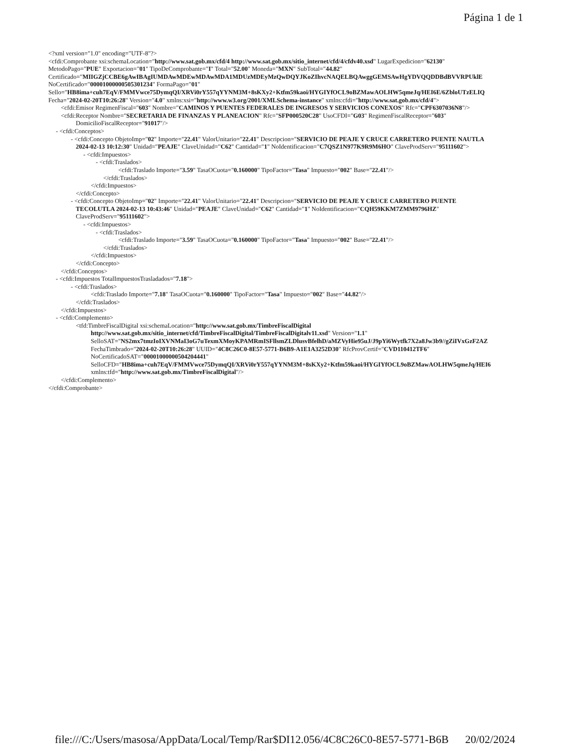Página 1 de 1
<?xml version="1.0" encoding="UTF-8"?>
<cfdi:Comprobante xsi:schemaLocation="http://www.sat.gob.mx/cfd/4 http://www.sat.gob.mx/sitio_internet/cfd/4/cfdv40.xsd" LugarExpedicion="62130"
MetodoPago="PUE" Exportacion="01" TipoDeComprobante="I" Total="52.00" Moneda="MXN" SubTotal="44.82"
Certificado="MIIGZjCCBE6gAwIBAgIUMDAwMDEwMDAwMDA1MDUzMDEyMzQwDQYJKoZIhvcNAQELBQAwggGEMSAwHgYDVQQDDBdBVVRPUklE
NoCertificado="00001000000505301234" FormaPago="01"
Sello="HB8ima+cuh7EqV/FMMVwce75DymqQI/XRVi0rY557qYYNM3M+8sKXy2+Ktfm59kaoi/HYGIYfOCL9oBZMawAOLHW5qmeJq/HEI6E/6ZbloUTzELIQ
Fecha="2024-02-20T10:26:28" Version="4.0" xmlns:xsi="http://www.w3.org/2001/XMLSchema-instance" xmlns:cfdi="http://www.sat.gob.mx/cfd/4">
<cfdi:Emisor RegimenFiscal="603" Nombre="CAMINOS Y PUENTES FEDERALES DE INGRESOS Y SERVICIOS CONEXOS" Rfc="CPF6307036N8"/>
<cfdi:Receptor Nombre="SECRETARIA DE FINANZAS Y PLANEACION" Rfc="SFP000520C28" UsoCFDI="G03" RegimenFiscalReceptor="603"
DomicilioFiscalReceptor="91017"/>
- <cfdi:Conceptos>
- <cfdi:Concepto ObjetoImp="02" Importe="22.41" ValorUnitario="22.41" Descripcion="SERVICIO DE PEAJE Y CRUCE CARRETERO PUENTE NAUTLA
2024-02-13 10:12:30" Unidad="PEAJE" ClaveUnidad="C62" Cantidad="1" NoIdentificacion="C7QSZ1N977K9R9M6HO" ClaveProdServ="95111602">
- <cfdi:Impuestos>
- <cfdi:Traslados>
<cfdi:Traslado Importe="3.59" TasaOCuota="0.160000" TipoFactor="Tasa" Impuesto="002" Base="22.41"/>
</cfdi:Traslados>
</cfdi:Impuestos>
</cfdi:Concepto>
- <cfdi:Concepto ObjetoImp="02" Importe="22.41" ValorUnitario="22.41" Descripcion="SERVICIO DE PEAJE Y CRUCE CARRETERO PUENTE
TECOLUTLA 2024-02-13 10:43:46" Unidad="PEAJE" ClaveUnidad="C62" Cantidad="1" NoIdentificacion="CQH59KKM7ZMM9796HZ"
ClaveProdServ="95111602">
- <cfdi:Impuestos>
- <cfdi:Traslados>
<cfdi:Traslado Importe="3.59" TasaOCuota="0.160000" TipoFactor="Tasa" Impuesto="002" Base="22.41"/>
</cfdi:Traslados>
</cfdi:Impuestos>
</cfdi:Concepto>
</cfdi:Conceptos>
- <cfdi:Impuestos TotalImpuestosTrasladados="7.18">
- <cfdi:Traslados>
<cfdi:Traslado Importe="7.18" TasaOCuota="0.160000" TipoFactor="Tasa" Impuesto="002" Base="44.82"/>
</cfdi:Traslados>
</cfdi:Impuestos>
- <cfdi:Complemento>
<tfd:TimbreFiscalDigital xsi:schemaLocation="http://www.sat.gob.mx/TimbreFiscalDigital
http://www.sat.gob.mx/sitio_internet/cfd/TimbreFiscalDigital/TimbreFiscalDigitalv11.xsd" Version="1.1"
SelloSAT="NS2mx7tmzIoIXVNMaI3oG7uTexmXMoyKPAMRmISFllsmZLDlusvBfelhD/aMZVyHie95uJ/J9pYi6Wytfk7X2a8Jw3b9//gZiIVxGzF2AZ
FechaTimbrado="2024-02-20T10:26:28" UUID="4C8C26C0-8E57-5771-B6B9-A1E1A3252D30" RfcProvCertif="CVD110412TF6"
NoCertificadoSAT="00001000000504204441"
SelloCFD="HB8ima+cuh7EqV/FMMVwce75DymqQI/XRVi0rY557qYYNM3M+8sKXy2+Ktfm59kaoi/HYGIYfOCL9oBZMawAOLHW5qmeJq/HEI6
xmlns:tfd="http://www.sat.gob.mx/TimbreFiscalDigital"/>
</cfdi:Complemento>
</cfdi:Comprobante>
file:///C:/Users/masosa/AppData/Local/Temp/Rar$DI12.056/4C8C26C0-8E57-5771-B6B 20/02/2024